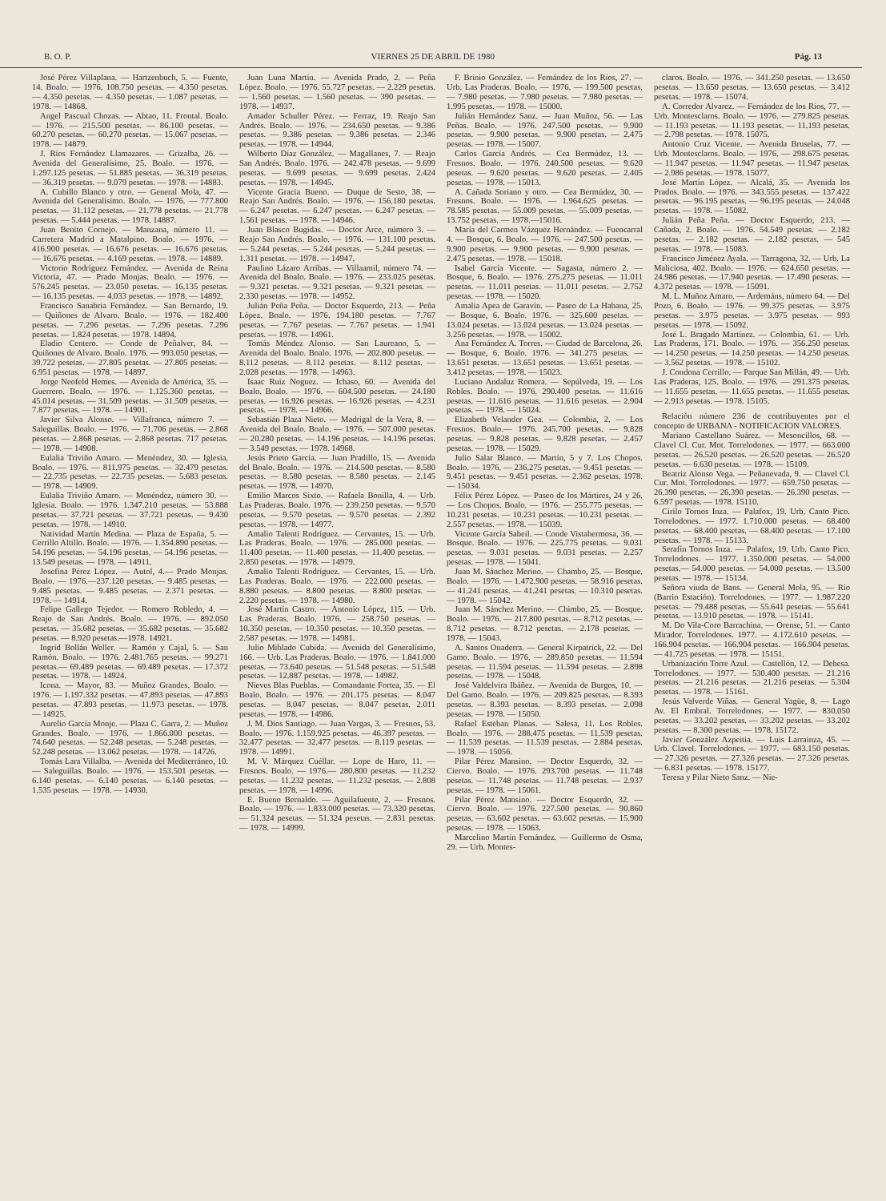B. O. P. VIERNES 25 DE ABRIL DE 1980 Pág. 13
José Pérez Villaplana. — Hartzenbuch, 5. — Fuente, 14. Boalo. — 1976. 108.750 pesetas. — 4.350 pesetas. — 4.350 pesetas. — 4.350 pesetas. — 1.087 pesetas. — 1978. — 14868.
Angel Pascual Chozas. — Abtao, 11. Frontal. Boalo. — 1976. — 215.500 pesetas. — 86.100 pesetas. — 60.270 pesetas. — 60.270 pesetas. — 15.067 pesetas. — 1978. — 14879.
J. Ríos Fernández Llamazares. — Grizalba, 26. — Avenida del Generalísimo, 25. Boalo. — 1976. — 1.297.125 pesetas. — 51.885 pesetas. — 36.319 pesetas. — 36.319 pesetas. — 9.079 pesetas. — 1978. — 14883.
A. Cubillo Blanco y otro. — General Mola, 47. — Avenida del Generalísimo. Boalo. — 1976. — 777.800 pesetas. — 31.112 pesetas. — 21.778 pesetas. — 21.778 pesetas. — 5.444 pesetas. — 1978. 14887.
Juan Benito Cornejo. — Manzana, número 11. — Carretera Madrid a Matalpino. Boalo. — 1976. — 416.900 pesetas. — 16.676 pesetas. — 16.676 pesetas. — 16.676 pesetas. — 4.169 pesetas. — 1978. — 14889.
Victorio Rodríguez Fernández. — Avenida de Reina Victoria, 47. — Prado Monjas. Boalo. — 1976. — 576.245 pesetas. — 23.050 pesetas. — 16.135 pesetas. — 16.135 pesetas. — 4.033 pesetas. — 1978. — 14892.
Francisco Sanabria Fernández. — San Bernardo, 19. — Quiñones de Alvaro. Boalo. — 1976. — 182.400 pesetas. — 7.296 pesetas. — 7.296 pesetas. 7.296 pesetas. — 1.824 pesetas. — 1978. 14894.
Eladio Centero. — Conde de Peñalver, 84. — Quiñones de Alvaro. Boalo. 1976. — 993.050 pesetas. — 39.722 pesetas. — 27.805 pesetas. — 27.805 pesetas. — 6.951 pesetas. — 1978. — 14897.
Jorge Neofeld Hemes. — Avenida de América, 35. — Guerrero. Boalo. — 1976. — 1.125.360 pesetas. — 45.014 pesetas. — 31.509 pesetas. — 31.509 pesetas. — 7.877 pesetas. — 1978. — 14901.
Javier Silva Alonso. — Villafranca, número 7. — Saleguillas. Boalo. — 1976. — 71.706 pesetas. — 2.868 pesetas. — 2.868 pesetas. — 2.868 pesetas. 717 pesetas. — 1978. — 14908.
Eulalia Triviño Amaro. — Menéndez, 30. — Iglesia. Boalo. — 1976. — 811.975 pesetas. — 32.479 pesetas. — 22.735 pesetas. — 22.735 pesetas. — 5.683 pesetas. — 1978. — 14909.
Eulalia Triviño Amaro. — Menéndez, número 30. — Iglesia. Boalo. — 1976. 1.347.210 pesetas. — 53.888 pesetas.— 37.721 pesetas. — 37.721 pesetas. — 9.430 pesetas. — 1978. — 14910.
Natividad Martín Medina. — Plaza de España, 5. — Cerrillo Altillo. Boalo. — 1976. — 1.354.890 pesetas. — 54.196 pesetas. — 54.196 pesetas. — 54.196 pesetas. — 13.549 pesetas. — 1978. — 14911.
Josefina Pérez López. — Autol, 4.— Prado Monjas. Boalo. — 1976.—237.120 pesetas. — 9.485 pesetas. — 9.485 pesetas. — 9.485 pesetas. — 2.371 pesetas. — 1978. — 14914.
Felipe Gallego Tejedor. — Romero Robledo, 4. — Reajo de San Andrés. Boalo. — 1976. — 892.050 pesetas. — 35.682 pesetas. — 35.682 pesetas. — 35.682 pesetas. — 8.920 pesetas.—1978. 14921.
Ingrid Bollán Weller. — Ramón y Cajal, 5. — San Ramón. Boalo. — 1976. 2.481.765 pesetas. — 99.271 pesetas.— 69.489 pesetas. — 69.489 pesetas. — 17.372 pesetas. — 1978. — 14924.
Icona. — Mayor, 83. — Muñoz Grandes. Boalo. — 1976. — 1.197.332 pesetas. — 47.893 pesetas. — 47.893 pesetas. — 47.893 pesetas. — 11.973 pesetas. — 1978. — 14925.
Aurelio García Monje. — Plaza C. Garra, 2. — Muñoz Grandes. Boalo. — 1976. — 1.866.000 pesetas. — 74.640 pesetas. — 52.248 pesetas. — 5.248 pesetas. — 52.248 pesetas. — 13.062 pesetas. — 1978. — 14726.
Tomás Lara Villalba. — Avenida del Mediterráneo, 10. — Saleguillas. Boalo. — 1976. — 153.501 pesetas. — 6.140 pesetas. — 6.140 pesetas. — 6.140 pesetas. — 1.535 pesetas. — 1978. — 14930.
Juan Luna Martín. — Avenida Prado, 2. — Peña López. Boalo. — 1976. 55.727 pesetas. — 2.229 pesetas. — 1.560 pesetas. — 1.560 pesetas. — 390 pesetas. — 1978. — 14937.
Amador Schuller Pérez. — Ferraz, 19. Reajo San Andrés. Boalo. — 1976. — 234.650 pesetas. — 9.386 pesetas. — 9.386 pesetas. — 9.386 pesetas. — 2.346 pesetas. — 1978. — 14944.
Wilberto Díaz González. — Magallanes, 7. — Reajo San Andrés. Boalo. 1976. — 242.478 pesetas. — 9.699 pesetas. — 9.699 pesetas. — 9.699 pesetas. 2.424 pesetas. — 1978. — 14945.
Vicente Gracia Bueno. — Duque de Sesto, 38. — Reajo San Andrés. Boalo. — 1976. — 156.180 pesetas. — 6.247 pesetas. — 6.247 pesetas. — 6.247 pesetas. — 1.561 pesetas. — 1978. — 14946.
Juan Blasco Bugidas. — Doctor Arce, número 3. — Reajo San Andrés. Boalo. — 1976. — 131.100 pesetas. — 5.244 pesetas. — 5.244 pesetas. — 5.244 pesetas. — 1.311 pesetas. — 1978. — 14947.
Paulino Lázaro Arribas. — Villaamil, número 74. — Avenida del Boalo. Boalo. — 1976. — 233.025 pesetas. — 9.321 pesetas. — 9.321 pesetas. — 9.321 pesetas. — 2.330 pesetas. — 1978. — 14952.
Julián Peña Peña. — Doctor Esquerdo, 213. — Peña López. Boalo. — 1976. 194.180 pesetas. — 7.767 pesetas. — 7.767 pesetas. — 7.767 pesetas. — 1.941 pesetas. — 1978. — 14961.
Tomás Méndez Alonso. — San Laureano, 5. — Avenida del Boalo. Boalo. 1976. — 202.800 pesetas. — 8.112 pesetas. — 8.112 pesetas. — 8.112 pesetas. — 2.028 pesetas. — 1978. — 14963.
Isaac Ruiz Noguez. — Ichaso, 60. — Avenida del Boalo. Boalo. — 1976. — 604.500 pesetas. — 24.180 pesetas. — 16.926 pesetas. — 16.926 pesetas. — 4.231 pesetas. — 1978. — 14966.
Sebastián Plaza Nieto. — Madrigal de la Vera, 8. — Avenida del Boalo. Boalo. — 1976. — 507.000 pesetas. — 20.280 pesetas. — 14.196 pesetas. — 14.196 pesetas. — 3.549 pesetas. — 1978. 14968.
Jesús Prieto García. — Juan Pradillo, 15. — Avenida del Boalo. Boalo. — 1976. — 214.500 pesetas. — 8.580 pesetas. — 8.580 pesetas. — 8.580 pesetas. — 2.145 pesetas. — 1978. — 14970.
Emilio Marcos Sixto. — Rafaela Bonilla, 4. — Urb. Las Praderas. Boalo. 1976. — 239.250 pesetas. — 9.570 pesetas. — 9.570 pesetas. — 9.570 pesetas. — 2.392 pesetas. — 1978. — 14977.
Amalio Talenti Rodríguez. — Cervantes, 15. — Urb. Las Praderas. Boalo. — 1976. — 285.000 pesetas. — 11.400 pesetas. — 11.400 pesetas. — 11.400 pesetas. — 2.850 pesetas. — 1978. — 14979.
Amalio Talenti Rodríguez. — Cervantes, 15. — Urb. Las Praderas. Boalo. — 1976. — 222.000 pesetas. — 8.880 pesetas. — 8.800 pesetas. — 8.800 pesetas. — 2.220 pesetas. — 1978. — 14980.
José Martín Castro. — Antonio López, 115. — Urb. Las Praderas. Boalo. 1976. — 258.750 pesetas. — 10.350 pesetas. — 10.350 pesetas. — 10.350 pesetas. — 2.587 pesetas. — 1978. — 14981.
Julio Miblado Cubida. — Avenida del Generalísimo, 166. — Urb. Las Praderas. Boalo. — 1976. — 1.841.000 pesetas. — 73.640 pesetas. — 51.548 pesetas. — 51.548 pesetas. — 12.887 pesetas. — 1978. — 14982.
Nieves Blas Pueblas. — Comandante Fortea, 35. — El Boalo. Boalo. — 1976. — 201.175 pesetas. — 8.047 pesetas. — 8.047 pesetas. — 8.047 pesetas. 2.011 pesetas. — 1978. — 14986.
J. M. Dios Santiago. — Juan Vargas, 3. — Fresnos, 53. Boalo. — 1976. 1.159.925 pesetas. — 46.397 pesetas. — 32.477 pesetas. — 32.477 pesetas. — 8.119 pesetas. — 1978. — 14991.
M. V. Márquez Cuéllar. — Lope de Haro, 11. — Fresnos. Boalo. — 1976.— 280.800 pesetas. — 11.232 pesetas. — 11.232 pesetas. — 11.232 pesetas. — 2.808 pesetas. — 1978. — 14996.
E. Bueno Bernaldo. — Aguilafuente, 2. — Fresnos. Boalo. — 1976. — 1.833.000 pesetas. — 73.320 pesetas. — 51.324 pesetas. — 51.324 pesetas. — 2.831 pesetas. — 1978. — 14999.
F. Brinio González. — Fernández de los Ríos, 27. — Urb. Las Praderas. Boalo. — 1976. — 199.500 pesetas. — 7.980 pesetas. — 7.980 pesetas. — 7.980 pesetas. — 1.995 pesetas. — 1978. — 15000.
Julián Hernández Sanz. — Juan Muñoz, 56. — Las Peñas. Boalo. — 1976. 247.500 pesetas. — 9.900 pesetas. — 9.900 pesetas. — 9.900 pesetas. — 2.475 pesetas. — 1978. — 15007.
Carlos García Andrés. — Cea Bermúdez, 13. — Fresnos. Boalo. — 1976. 240.500 pesetas. — 9.620 pesetas. — 9.620 pesetas. — 9.620 pesetas. — 2.405 pesetas. — 1978. — 15013.
A. Cañada Soriano y otro. — Cea Bermúdez, 30. — Fresnos. Boalo. — 1976. — 1.964.625 pesetas. — 78.585 pesetas. — 55.009 pesetas. — 55.009 pesetas. — 13.752 pesetas. — 1978.—15016.
María del Carmen Vázquez Hernández. — Fuencarral 4. — Bosque, 6. Boalo. — 1976. — 247.500 pesetas. — 9.900 pesetas. — 9.900 pesetas. — 9.900 pesetas. — 2.475 pesetas. — 1978. — 15018.
Isabel García Vicente. — Sagasta, número 2. — Bosque, 6. Boalo. — 1976. 275.275 pesetas. — 11.011 pesetas. — 11.011 pesetas. — 11.011 pesetas. — 2.752 pesetas. — 1978. — 15020.
Amalia Apea de Garavín. — Paseo de La Habana, 25. — Bosque, 6. Boalo. 1976. — 325.600 pesetas. — 13.024 pesetas. — 13.024 pesetas. — 13.024 pesetas. — 3.256 pesetas. — 1978. — 15002.
Ana Fernández A. Torres. — Ciudad de Barcelona, 26. — Bosque, 6. Boalo. 1976. — 341.275 pesetas. — 13.651 pesetas. — 13.651 pesetas. — 13.651 pesetas. — 3.412 pesetas. — 1978. — 15023.
Luciano Andaluz Romera. — Sepúlveda, 19. — Los Robles. Boalo. — 1976. 290.400 pesetas. — 11.616 pesetas. — 11.616 pesetas. — 11.616 pesetas. — 2.904 pesetas. — 1978. — 15024.
Elizabeth Velander Gea. — Colombia, 2. — Los Fresnos. Boalo.— 1976. 245.700 pesetas. — 9.828 pesetas. — 9.828 pesetas. — 9.828 pesetas. — 2.457 pesetas. — 1978. — 15029.
Julio Salar Blanco. — Martín, 5 y 7. Los Chopos. Boalo. — 1976. — 236.275 pesetas. — 9.451 pesetas. — 9.451 pesetas. — 9.451 pesetas. — 2.362 pesetas. 1978. — 15034.
Félix Pérez López. — Paseo de los Mártires, 24 y 26. — Los Chopos. Boalo. — 1976. — 255.775 pesetas. — 10.231 pesetas. — 10.231 pesetas. — 10.231 pesetas. — 2.557 pesetas. — 1978. — 15039.
Vicente García Sabeil. — Conde Vistahermosa, 36. — Bosque. Boalo. — 1976. — 225.775 pesetas. — 9.031 pesetas. — 9.031 pesetas. — 9.031 pesetas. — 2.257 pesetas. — 1978. — 15041.
Juan M. Sánchez Merino. — Chambo, 25. — Bosque. Boalo. — 1976. — 1.472.900 pesetas. — 58.916 pesetas. — 41.241 pesetas. — 41.241 pesetas. — 10.310 pesetas. — 1978. — 15042.
Juan M. Sánchez Merino. — Chimbo, 25. — Bosque. Boalo. — 1976. — 217.800 pesetas. — 8.712 pesetas. — 8.712 pesetas. — 8.712 pesetas. — 2.178 pesetas. — 1978. — 15043.
A. Santos Onaderra. — General Kirpatrick, 22. — Del Gamo. Boalo. — 1976. — 289.850 pesetas. — 11.594 pesetas. — 11.594 pesetas. — 11.594 pesetas. — 2.898 pesetas. — 1978. — 15048.
José Valdelvira Ibáñez. — Avenida de Burgos, 10. — Del Gamo. Boalo. — 1976. — 209.825 pesetas. — 8.393 pesetas. — 8.393 pesetas. — 8.393 pesetas. — 2.098 pesetas. — 1978. — 15050.
Rafael Esteban Planas. — Salesa, 11. Los Robles. Boalo. — 1976. — 288.475 pesetas. — 11.539 pesetas. — 11.539 pesetas. — 11.539 pesetas. — 2.884 pesetas. — 1978. — 15056.
Pilar Pérez Mansino. — Doctor Esquerdo, 32. — Ciervo. Boalo. — 1976. 293.700 pesetas. — 11.748 pesetas. — 11.748 pesetas. — 11.748 pesetas. — 2.937 pesetas. — 1978. — 15061.
Pilar Pérez Mansino. — Doctor Esquerdo, 32. — Ciervo. Boalo. — 1976. 227.500 pesetas. — 90.860 pesetas. — 63.602 pesetas. — 63.602 pesetas. — 15.900 pesetas. — 1978. — 15063.
Marcelino Martín Fernández. — Guillermo de Osma, 29. — Urb. Montes-
claros. Boalo. — 1976. — 341.250 pesetas. — 13.650 pesetas. — 13.650 pesetas. — 13.650 pesetas. — 3.412 pesetas. — 1978. — 15074.
A. Corredor Alvarez. — Fernández de los Ríos, 77. — Urb. Montesclaros. Boalo. — 1976. — 279.825 pesetas. — 11.193 pesetas. — 11.193 pesetas. — 11.193 pesetas. — 2.798 pesetas. — 1978. 15075.
Antonio Cruz Vicente. — Avenida Bruselas, 77. — Urb. Montesclaros. Boalo. — 1976. — 298.675 pesetas. — 11.947 pesetas. — 11.947 pesetas. — 11.947 pesetas. — 2.986 pesetas. — 1978. 15077.
José Martín López. — Alcalá, 35. — Avenida los Prados. Boalo. — 1976. — 343.555 pesetas. — 137.422 pesetas. — 96.195 pesetas. — 96.195 pesetas. — 24.048 pesetas. — 1978. — 15082.
Julián Peña Peña. — Doctor Esquerdo, 213. — Cañada, 2. Boalo. — 1976. 54.549 pesetas. — 2.182 pesetas. — 2.182 pesetas. — 2.182 pesetas. — 545 pesetas. — 1978. — 15083.
Francisco Jiménez Ayala. — Tarragona, 32. — Urb. La Maliciosa, 402. Boalo. — 1976. — 624.650 pesetas. — 24.986 pesetas. — 17.940 pesetas. — 17.490 pesetas. — 4.372 pesetas. — 1978. — 15091.
M. L. Muñoz Amaro. — Ardemáns, número 64. — Del Pozo, 6. Boalo. — 1976. — 99.375 pesetas. — 3.975 pesetas. — 3.975 pesetas. — 3.975 pesetas. — 993 pesetas. — 1978. — 15092.
José L. Bragado Martínez. — Colombia, 61. — Urb. Las Praderas, 171. Boalo. — 1976. — 356.250 pesetas. — 14.250 pesetas. — 14.250 pesetas. — 14.250 pesetas. — 3.562 pesetas. — 1978. — 15102.
J. Condona Cerrillo. — Parque San Millán, 49. — Urb. Las Praderas, 125. Boalo. — 1976. — 291.375 pesetas. — 11.655 pesetas. — 11.655 pesetas. — 11.655 pesetas. — 2.913 pesetas. — 1978. 15105.
Relación número 236 de contribuyentes por el concepto de URBANA - NOTIFICACION VALORES.
Mariano Castellano Suárez. — Mesoncillos, 68. — Clavel Cl. Cur. Mot. Torrelodones. — 1977. — 663.000 pesetas. — 26.520 pesetas. — 26.520 pesetas. — 26.520 pesetas. — 6.630 pesetas. — 1978. — 15109.
Beatriz Alonso Vega. — Peñaneva­da, 9. — Clavel Cl. Cur. Mot. Torrelodones. — 1977. — 659.750 pesetas. — 26.390 pesetas. — 26.390 pesetas. — 26.390 pesetas. — 6.597 pesetas. — 1978. 15110.
Cirilo Tornos Inza. — Palafox, 19. Urb. Canto Pico. Torrelodones. — 1977. 1.710.000 pesetas. — 68.400 pesetas. — 68.400 pesetas. — 68.400 pesetas. — 17.100 pesetas. — 1978. — 15133.
Serafín Tornos Inza. — Palafox, 19. Urb. Canto Pico. Torrelodones. — 1977. 1.350.000 pesetas. — 54.000 pesetas.— 54.000 pesetas. — 54.000 pesetas. — 13.500 pesetas. — 1978. — 15134.
Señora viuda de Bans. — General Mola, 95. — Río (Barrio Estación). Torrelodones. — 1977. — 1.987.220 pesetas. — 79.488 pesetas. — 55.641 pesetas. — 55.641 pesetas. — 13.910 pesetas. — 1978. — 15141.
M. Do Vila-Coro Barrachina. — Orense, 51. — Canto Mirador. Torrelodones. 1977. — 4.172.610 pesetas. — 166.904 pesetas. — 166.904 pesetas. — 166.904 pesetas. — 41.725 pesetas. — 1978. — 15151.
Urbanización Torre Azul. — Castellón, 12. — Dehesa. Torrelodones. — 1977. — 530.400 pesetas. — 21.216 pesetas. — 21.216 pesetas. — 21.216 pesetas. — 5.304 pesetas. — 1978. — 15161.
Jesús Valverde Viñas. — General Yagüe, 8. — Lago Av. El Embral. Torrelodones. — 1977. — 830.050 pesetas. — 33.202 pesetas. — 33.202 pesetas. — 33.202 pesetas. — 8.300 pesetas. — 1978. 15172.
Javier González Azpeitia. — Luis Larrainza, 45. — Urb. Clavel. Torrelodones. — 1977. — 683.150 pesetas. — 27.326 pesetas. — 27.326 pesetas. — 27.326 pesetas. — 6.831 pesetas. — 1978. 15177.
Teresa y Pilar Nieto Sanz. — Nie-